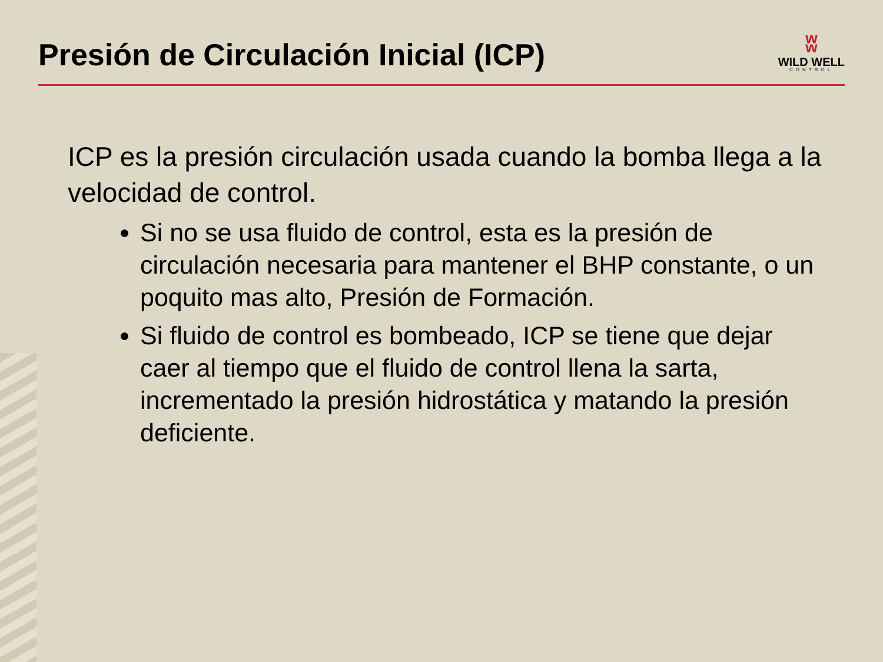Presión de Circulación Inicial (ICP)
ʬ
WILD WELL
CONTROL
ICP es la presión circulación usada cuando la bomba llega a la velocidad de control.
Si no se usa fluido de control, esta es la presión de circulación necesaria para mantener el BHP constante, o un poquito mas alto, Presión de Formación.
Si fluido de control es bombeado, ICP se tiene que dejar caer al tiempo que el fluido de control llena la sarta, incrementado la presión hidrostática y matando la presión deficiente.